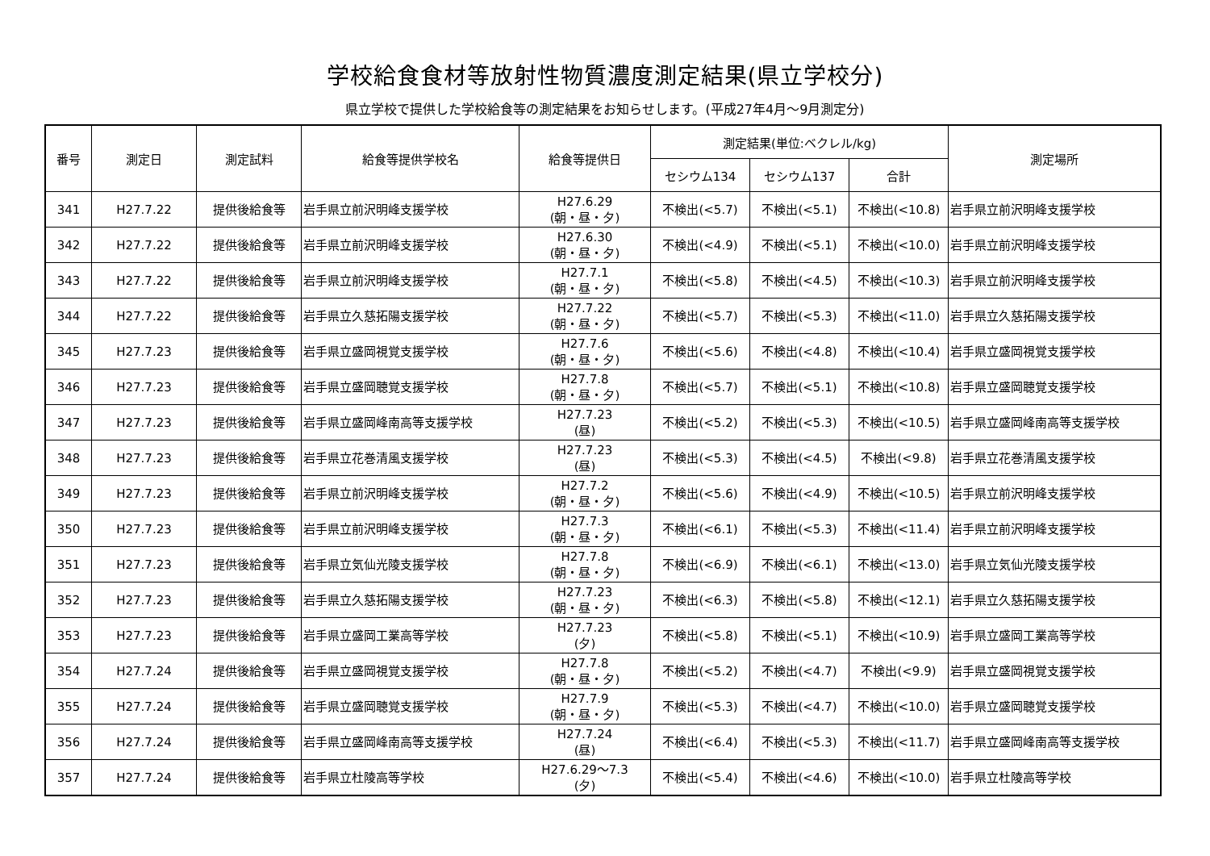学校給食食材等放射性物質濃度測定結果(県立学校分)
県立学校で提供した学校給食等の測定結果をお知らせします。(平成27年4月～9月測定分)
| 番号 | 測定日 | 測定試料 | 給食等提供学校名 | 給食等提供日 | 測定結果(単位:ベクレル/kg) | | | 測定場所 |
| --- | --- | --- | --- | --- | --- | --- | --- | --- |
| | | | | | セシウム134 | セシウム137 | 合計 | |
| 341 | H27.7.22 | 提供後給食等 | 岩手県立前沢明峰支援学校 | H27.6.29 (朝・昼・夕) | 不検出(<5.7) | 不検出(<5.1) | 不検出(<10.8) | 岩手県立前沢明峰支援学校 |
| 342 | H27.7.22 | 提供後給食等 | 岩手県立前沢明峰支援学校 | H27.6.30 (朝・昼・夕) | 不検出(<4.9) | 不検出(<5.1) | 不検出(<10.0) | 岩手県立前沢明峰支援学校 |
| 343 | H27.7.22 | 提供後給食等 | 岩手県立前沢明峰支援学校 | H27.7.1 (朝・昼・夕) | 不検出(<5.8) | 不検出(<4.5) | 不検出(<10.3) | 岩手県立前沢明峰支援学校 |
| 344 | H27.7.22 | 提供後給食等 | 岩手県立久慈拓陽支援学校 | H27.7.22 (朝・昼・夕) | 不検出(<5.7) | 不検出(<5.3) | 不検出(<11.0) | 岩手県立久慈拓陽支援学校 |
| 345 | H27.7.23 | 提供後給食等 | 岩手県立盛岡視覚支援学校 | H27.7.6 (朝・昼・夕) | 不検出(<5.6) | 不検出(<4.8) | 不検出(<10.4) | 岩手県立盛岡視覚支援学校 |
| 346 | H27.7.23 | 提供後給食等 | 岩手県立盛岡聴覚支援学校 | H27.7.8 (朝・昼・夕) | 不検出(<5.7) | 不検出(<5.1) | 不検出(<10.8) | 岩手県立盛岡聴覚支援学校 |
| 347 | H27.7.23 | 提供後給食等 | 岩手県立盛岡峰南高等支援学校 | H27.7.23 (昼) | 不検出(<5.2) | 不検出(<5.3) | 不検出(<10.5) | 岩手県立盛岡峰南高等支援学校 |
| 348 | H27.7.23 | 提供後給食等 | 岩手県立花巻清風支援学校 | H27.7.23 (昼) | 不検出(<5.3) | 不検出(<4.5) | 不検出(<9.8) | 岩手県立花巻清風支援学校 |
| 349 | H27.7.23 | 提供後給食等 | 岩手県立前沢明峰支援学校 | H27.7.2 (朝・昼・夕) | 不検出(<5.6) | 不検出(<4.9) | 不検出(<10.5) | 岩手県立前沢明峰支援学校 |
| 350 | H27.7.23 | 提供後給食等 | 岩手県立前沢明峰支援学校 | H27.7.3 (朝・昼・夕) | 不検出(<6.1) | 不検出(<5.3) | 不検出(<11.4) | 岩手県立前沢明峰支援学校 |
| 351 | H27.7.23 | 提供後給食等 | 岩手県立気仙光陵支援学校 | H27.7.8 (朝・昼・夕) | 不検出(<6.9) | 不検出(<6.1) | 不検出(<13.0) | 岩手県立気仙光陵支援学校 |
| 352 | H27.7.23 | 提供後給食等 | 岩手県立久慈拓陽支援学校 | H27.7.23 (朝・昼・夕) | 不検出(<6.3) | 不検出(<5.8) | 不検出(<12.1) | 岩手県立久慈拓陽支援学校 |
| 353 | H27.7.23 | 提供後給食等 | 岩手県立盛岡工業高等学校 | H27.7.23 (夕) | 不検出(<5.8) | 不検出(<5.1) | 不検出(<10.9) | 岩手県立盛岡工業高等学校 |
| 354 | H27.7.24 | 提供後給食等 | 岩手県立盛岡視覚支援学校 | H27.7.8 (朝・昼・夕) | 不検出(<5.2) | 不検出(<4.7) | 不検出(<9.9) | 岩手県立盛岡視覚支援学校 |
| 355 | H27.7.24 | 提供後給食等 | 岩手県立盛岡聴覚支援学校 | H27.7.9 (朝・昼・夕) | 不検出(<5.3) | 不検出(<4.7) | 不検出(<10.0) | 岩手県立盛岡聴覚支援学校 |
| 356 | H27.7.24 | 提供後給食等 | 岩手県立盛岡峰南高等支援学校 | H27.7.24 (昼) | 不検出(<6.4) | 不検出(<5.3) | 不検出(<11.7) | 岩手県立盛岡峰南高等支援学校 |
| 357 | H27.7.24 | 提供後給食等 | 岩手県立杜陵高等学校 | H27.6.29～7.3 (夕) | 不検出(<5.4) | 不検出(<4.6) | 不検出(<10.0) | 岩手県立杜陵高等学校 |